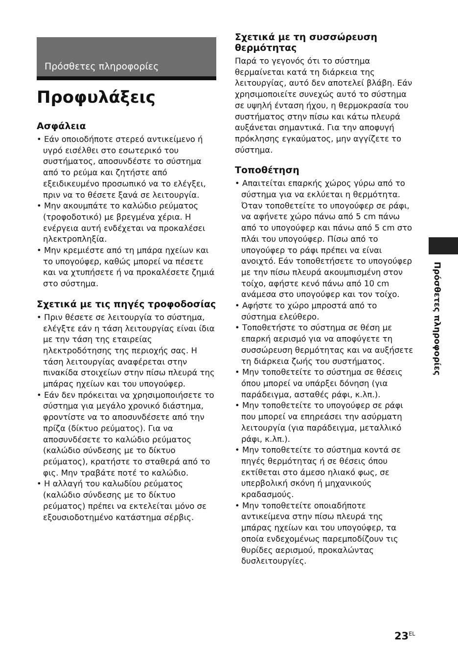Πρόσθετες πληροφορίες
Προφυλάξεις
Ασφάλεια
• Εάν οποιοδήποτε στερεό αντικείμενο ή υγρό εισέλθει στο εσωτερικό του συστήματος, αποσυνδέστε το σύστημα από το ρεύμα και ζητήστε από εξειδικευμένο προσωπικό να το ελέγξει, πριν να το θέσετε ξανά σε λειτουργία.
• Μην ακουμπάτε το καλώδιο ρεύματος (τροφοδοτικό) με βρεγμένα χέρια. Η ενέργεια αυτή ενδέχεται να προκαλέσει ηλεκτροπληξία.
• Μην κρεμιέστε από τη μπάρα ηχείων και το υπογούφερ, καθώς μπορεί να πέσετε και να χτυπήσετε ή να προκαλέσετε ζημιά στο σύστημα.
Σχετικά με τις πηγές τροφοδοσίας
• Πριν θέσετε σε λειτουργία το σύστημα, ελέγξτε εάν η τάση λειτουργίας είναι ίδια με την τάση της εταιρείας ηλεκτροδότησης της περιοχής σας. Η τάση λειτουργίας αναφέρεται στην πινακίδα στοιχείων στην πίσω πλευρά της μπάρας ηχείων και του υπογούφερ.
• Εάν δεν πρόκειται να χρησιμοποιήσετε το σύστημα για μεγάλο χρονικό διάστημα, φροντίστε να το αποσυνδέσετε από την πρίζα (δίκτυο ρεύματος). Για να αποσυνδέσετε το καλώδιο ρεύματος (καλώδιο σύνδεσης με το δίκτυο ρεύματος), κρατήστε το σταθερά από το φις. Μην τραβάτε ποτέ το καλώδιο.
• Η αλλαγή του καλωδίου ρεύματος (καλώδιο σύνδεσης με το δίκτυο ρεύματος) πρέπει να εκτελείται μόνο σε εξουσιοδοτημένο κατάστημα σέρβις.
Σχετικά με τη συσσώρευση θερμότητας
Παρά το γεγονός ότι το σύστημα θερμαίνεται κατά τη διάρκεια της λειτουργίας, αυτό δεν αποτελεί βλάβη. Εάν χρησιμοποιείτε συνεχώς αυτό το σύστημα σε υψηλή ένταση ήχου, η θερμοκρασία του συστήματος στην πίσω και κάτω πλευρά αυξάνεται σημαντικά. Για την αποφυγή πρόκλησης εγκαύματος, μην αγγίζετε το σύστημα.
Τοποθέτηση
• Απαιτείται επαρκής χώρος γύρω από το σύστημα για να εκλύεται η θερμότητα. Όταν τοποθετείτε το υπογούφερ σε ράφι, να αφήνετε χώρο πάνω από 5 cm πάνω από το υπογούφερ και πάνω από 5 cm στο πλάι του υπογούφερ. Πίσω από το υπογούφερ το ράφι πρέπει να είναι ανοιχτό. Εάν τοποθετήσετε το υπογούφερ με την πίσω πλευρά ακουμπισμένη στον τοίχο, αφήστε κενό πάνω από 10 cm ανάμεσα στο υπογούφερ και τον τοίχο.
• Αφήστε το χώρο μπροστά από το σύστημα ελεύθερο.
• Τοποθετήστε το σύστημα σε θέση με επαρκή αερισμό για να αποφύγετε τη συσσώρευση θερμότητας και να αυξήσετε τη διάρκεια ζωής του συστήματος.
• Μην τοποθετείτε το σύστημα σε θέσεις όπου μπορεί να υπάρξει δόνηση (για παράδειγμα, ασταθές ράφι, κ.λπ.).
• Μην τοποθετείτε το υπογούφερ σε ράφι που μπορεί να επηρεάσει την ασύρματη λειτουργία (για παράδειγμα, μεταλλικό ράφι, κ.λπ.).
• Μην τοποθετείτε το σύστημα κοντά σε πηγές θερμότητας ή σε θέσεις όπου εκτίθεται στο άμεσο ηλιακό φως, σε υπερβολική σκόνη ή μηχανικούς κραδασμούς.
• Μην τοποθετείτε οποιαδήποτε αντικείμενα στην πίσω πλευρά της μπάρας ηχείων και του υπογούφερ, τα οποία ενδεχομένως παρεμποδίζουν τις θυρίδες αερισμού, προκαλώντας δυσλειτουργίες.
Πρόσθετες πληροφορίες
23<sup>EL</sup>